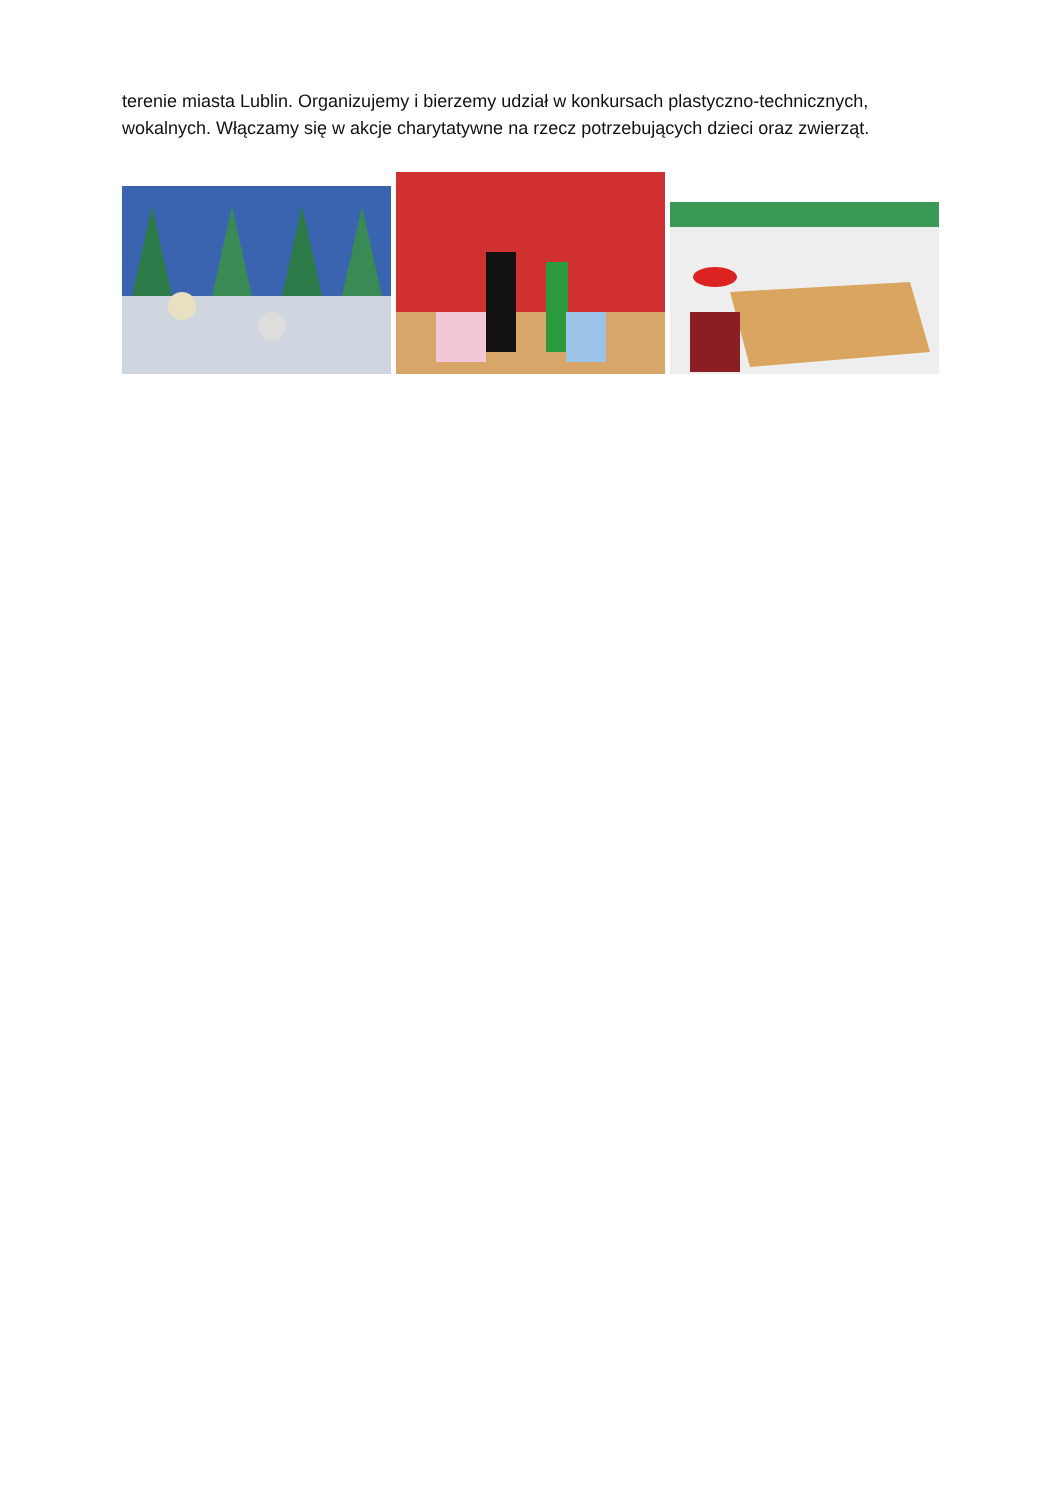terenie miasta Lublin. Organizujemy i bierzemy udział w konkursach plastyczno-technicznych, wokalnych. Włączamy się w akcje charytatywne na rzecz potrzebujących dzieci oraz zwierząt.